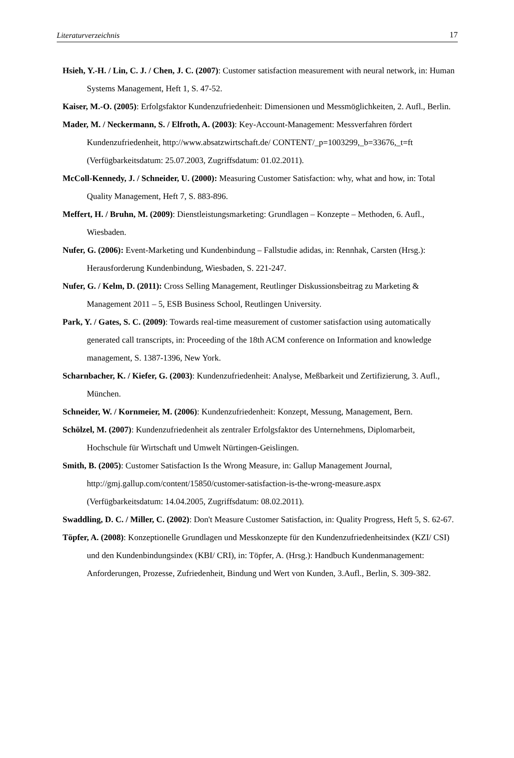Literaturverzeichnis 17
Hsieh, Y.-H. / Lin, C. J. / Chen, J. C. (2007): Customer satisfaction measurement with neural network, in: Human Systems Management, Heft 1, S. 47-52.
Kaiser, M.-O. (2005): Erfolgsfaktor Kundenzufriedenheit: Dimensionen und Messmöglichkeiten, 2. Aufl., Berlin.
Mader, M. / Neckermann, S. / Elfroth, A. (2003): Key-Account-Management: Messverfahren fördert Kundenzufriedenheit, http://www.absatzwirtschaft.de/ CONTENT/_p=1003299,_b=33676,_t=ft (Verfügbarkeitsdatum: 25.07.2003, Zugriffsdatum: 01.02.2011).
McColl-Kennedy, J. / Schneider, U. (2000): Measuring Customer Satisfaction: why, what and how, in: Total Quality Management, Heft 7, S. 883-896.
Meffert, H. / Bruhn, M. (2009): Dienstleistungsmarketing: Grundlagen – Konzepte – Methoden, 6. Aufl., Wiesbaden.
Nufer, G. (2006): Event-Marketing und Kundenbindung – Fallstudie adidas, in: Rennhak, Carsten (Hrsg.): Herausforderung Kundenbindung, Wiesbaden, S. 221-247.
Nufer, G. / Kelm, D. (2011): Cross Selling Management, Reutlinger Diskussionsbeitrag zu Marketing & Management 2011 – 5, ESB Business School, Reutlingen University.
Park, Y. / Gates, S. C. (2009): Towards real-time measurement of customer satisfaction using automatically generated call transcripts, in: Proceeding of the 18th ACM conference on Information and knowledge management, S. 1387-1396, New York.
Scharnbacher, K. / Kiefer, G. (2003): Kundenzufriedenheit: Analyse, Meßbarkeit und Zertifizierung, 3. Aufl., München.
Schneider, W. / Kornmeier, M. (2006): Kundenzufriedenheit: Konzept, Messung, Management, Bern.
Schölzel, M. (2007): Kundenzufriedenheit als zentraler Erfolgsfaktor des Unternehmens, Diplomarbeit, Hochschule für Wirtschaft und Umwelt Nürtingen-Geislingen.
Smith, B. (2005): Customer Satisfaction Is the Wrong Measure, in: Gallup Management Journal, http://gmj.gallup.com/content/15850/customer-satisfaction-is-the-wrong-measure.aspx (Verfügbarkeitsdatum: 14.04.2005, Zugriffsdatum: 08.02.2011).
Swaddling, D. C. / Miller, C. (2002): Don't Measure Customer Satisfaction, in: Quality Progress, Heft 5, S. 62-67.
Töpfer, A. (2008): Konzeptionelle Grundlagen und Messkonzepte für den Kundenzufriedenheitsindex (KZI/ CSI) und den Kundenbindungsindex (KBI/ CRI), in: Töpfer, A. (Hrsg.): Handbuch Kundenmanagement: Anforderungen, Prozesse, Zufriedenheit, Bindung und Wert von Kunden, 3.Aufl., Berlin, S. 309-382.